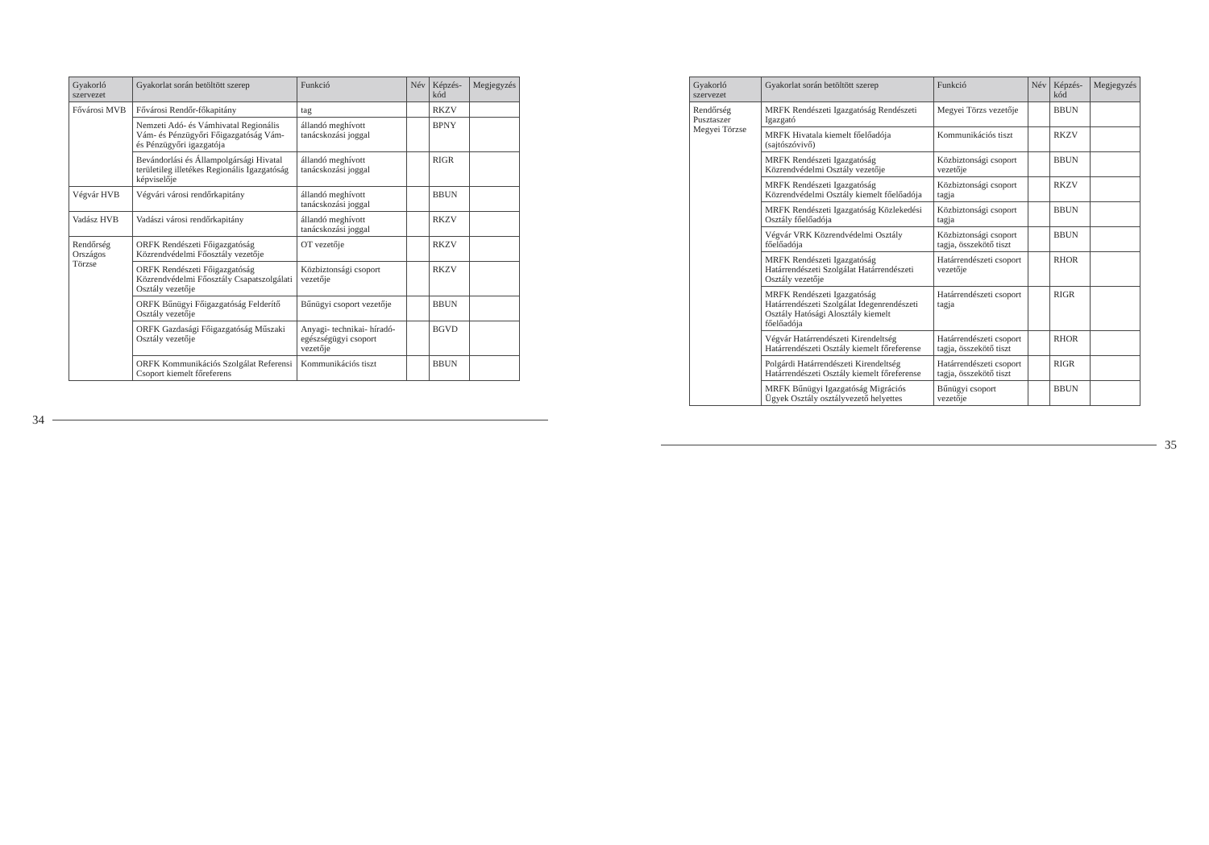| Gyakorló szervezet | Gyakorlat során betöltött szerep | Funkció | Név | Képzés-kód | Megjegyzés |
| --- | --- | --- | --- | --- | --- |
| Fővárosi MVB | Fővárosi Rendőr-főkapitány | tag | | RKZV | |
| | Nemzeti Adó- és Vámhivatal Regionális Vám- és Pénzügyőri Főigazgatóság Vám- és Pénzügyőri igazgatója | állandó meghívott tanácskozási joggal | | BPNY | |
| | Bevándorlási és Állampolgársági Hivatal területileg illetékes Regionális Igazgatóság képviselője | állandó meghívott tanácskozási joggal | | RIGR | |
| Végvár HVB | Végvári városi rendőrkapitány | állandó meghívott tanácskozási joggal | | BBUN | |
| Vadász HVB | Vadászi városi rendőrkapitány | állandó meghívott tanácskozási joggal | | RKZV | |
| Rendőrség Országos Törzse | ORFK Rendészeti Főigazgatóság Közrendvédelmi Főosztály vezetője | OT vezetője | | RKZV | |
| | ORFK Rendészeti Főigazgatóság Közrendvédelmi Főosztály Csapatszolgálati Osztály vezetője | Közbiztonsági csoport vezetője | | RKZV | |
| | ORFK Bűnügyi Főigazgatóság Felderítő Osztály vezetője | Bűnügyi csoport vezetője | | BBUN | |
| | ORFK Gazdasági Főigazgatóság Műszaki Osztály vezetője | Anyagi- technikai- híradó- egészségügyi csoport vezetője | | BGVD | |
| | ORFK Kommunikációs Szolgálat Referensi Csoport kiemelt főreferens | Kommunikációs tiszt | | BBUN | |
34
| Gyakorló szervezet | Gyakorlat során betöltött szerep | Funkció | Név | Képzés-kód | Megjegyzés |
| --- | --- | --- | --- | --- | --- |
| Rendőrség Pusztaszer Megyei Törzse | MRFK Rendészeti Igazgatóság Rendészeti Igazgató | Megyei Törzs vezetője | | BBUN | |
| | MRFK Hivatala kiemelt főelőadója (sajtószóvivő) | Kommunikációs tiszt | | RKZV | |
| | MRFK Rendészeti Igazgatóság Közrendvédelmi Osztály vezetője | Közbiztonsági csoport vezetője | | BBUN | |
| | MRFK Rendészeti Igazgatóság Közrendvédelmi Osztály kiemelt főelőadója | Közbiztonsági csoport tagja | | RKZV | |
| | MRFK Rendészeti Igazgatóság Közlekedési Osztály főelőadója | Közbiztonsági csoport tagja | | BBUN | |
| | Végvár VRK Közrendvédelmi Osztály főelőadója | Közbiztonsági csoport tagja, összekötő tiszt | | BBUN | |
| | MRFK Rendészeti Igazgatóság Határrendészeti Szolgálat Határrendészeti Osztály vezetője | Határrendészeti csoport vezetője | | RHOR | |
| | MRFK Rendészeti Igazgatóság Határrendészeti Szolgálat Idegenrendészeti Osztály Hatósági Alosztály kiemelt főelőadója | Határrendészeti csoport tagja | | RIGR | |
| | Végvár Határrendészeti Kirendeltség Határrendészeti Osztály kiemelt főreferense | Határrendészeti csoport tagja, összekötő tiszt | | RHOR | |
| | Polgárdi Határrendészeti Kirendeltség Határrendészeti Osztály kiemelt főreferense | Határrendészeti csoport tagja, összekötő tiszt | | RIGR | |
| | MRFK Bűnügyi Igazgatóság Migrációs Ügyek Osztály osztályvezető helyettes | Bűnügyi csoport vezetője | | BBUN | |
35